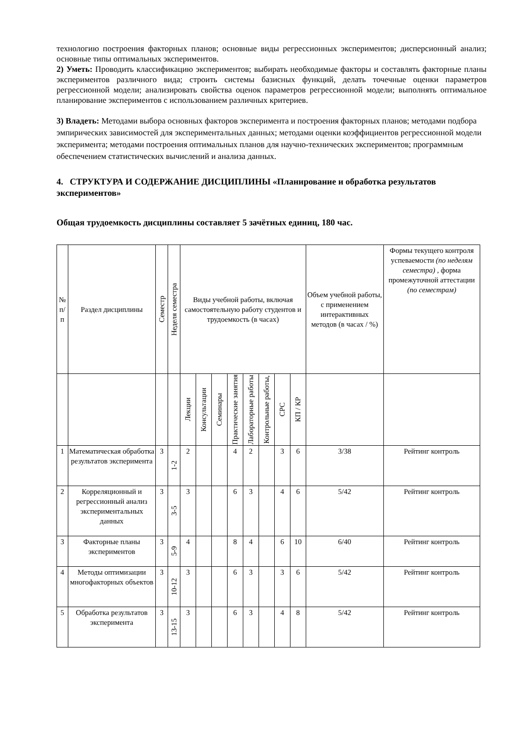технологию построения факторных планов; основные виды регрессионных экспериментов; дисперсионный анализ; основные типы оптимальных экспериментов.
2) Уметь: Проводить классификацию экспериментов; выбирать необходимые факторы и составлять факторные планы экспериментов различного вида; строить системы базисных функций, делать точечные оценки параметров регрессионной модели; анализировать свойства оценок параметров регрессионной модели; выполнять оптимальное планирование экспериментов с использованием различных критериев.
3) Владеть: Методами выбора основных факторов эксперимента и построения факторных планов; методами подбора эмпирических зависимостей для экспериментальных данных; методами оценки коэффициентов регрессионной модели эксперимента; методами построения оптимальных планов для научно-технических экспериментов; программным обеспечением статистических вычислений и анализа данных.
4. СТРУКТУРА И СОДЕРЖАНИЕ ДИСЦИПЛИНЫ «Планирование и обработка результатов экспериментов»
Общая трудоемкость дисциплины составляет 5 зачётных единиц, 180 час.
| № п/п | Раздел дисциплины | Семестр | Неделя семестра | Виды учебной работы, включая самостоятельную работу студентов и трудоемкость (в часах) | | | | | | | | Объем учебной работы, с применением интерактивных методов (в часах / %) | Формы текущего контроля успеваемости (по неделям семестра) , форма промежуточной аттестации (по семестрам) |
| --- | --- | --- | --- | --- | --- | --- | --- | --- | --- | --- | --- | --- | --- |
| | | | | Лекции | Консультации | Семинары | Практические занятия | Лабораторные работы | Контрольные работы, | СРС | КП / КР | | |
| 1 | Математическая обработка результатов эксперимента | 3 | 1-2 | 2 | | | 4 | 2 | | 3 | 6 | 3/38 | Рейтинг контроль |
| 2 | Корреляционный и регрессионный анализ экспериментальных данных | 3 | 3-5 | 3 | | | 6 | 3 | | 4 | 6 | 5/42 | Рейтинг контроль |
| 3 | Факторные планы экспериментов | 3 | 5-9 | 4 | | | 8 | 4 | | 6 | 10 | 6/40 | Рейтинг контроль |
| 4 | Методы оптимизации многофакторных объектов | 3 | 10-12 | 3 | | | 6 | 3 | | 3 | 6 | 5/42 | Рейтинг контроль |
| 5 | Обработка результатов эксперимента | 3 | 13-15 | 3 | | | 6 | 3 | | 4 | 8 | 5/42 | Рейтинг контроль |